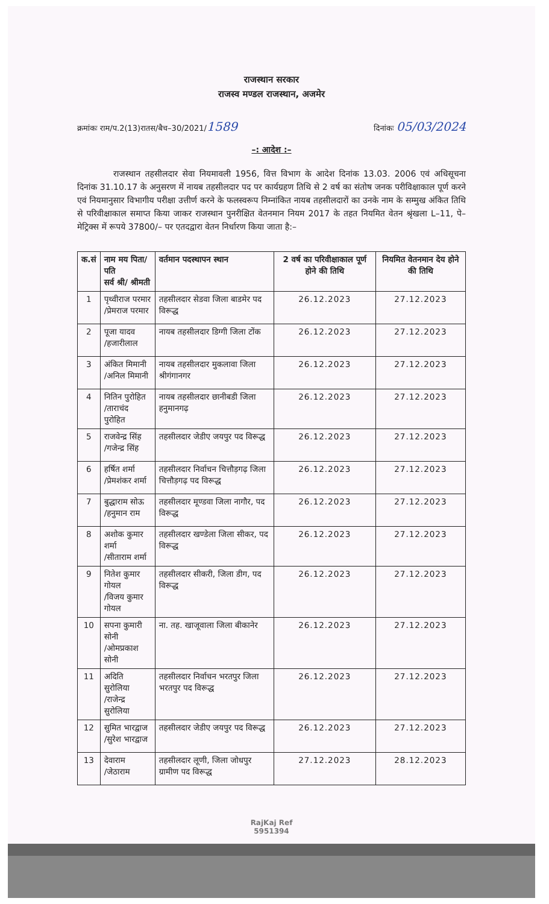राजस्थान सरकार
राजस्व मण्डल राजस्थान, अजमेर
क्रमांकः राम/प.2(13)रातस/बैच–30/2021/1589 दिनांकः 05/03/2024
–: आदेश :–
राजस्थान तहसीलदार सेवा नियमावली 1956, वित्त विभाग के आदेश दिनांक 13.03. 2006 एवं अधिसूचना दिनांक 31.10.17 के अनुसरण में नायब तहसीलदार पद पर कार्यग्रहण तिथि से 2 वर्ष का संतोष जनक परीविक्षाकाल पूर्ण करने एवं नियमानुसार विभागीय परीक्षा उत्तीर्ण करने के फलस्वरूप निम्नांकित नायब तहसीलदारों का उनके नाम के सम्मुख अंकित तिथि से परिवीक्षाकाल समाप्त किया जाकर राजस्थान पुनरीक्षित वेतनमान नियम 2017 के तहत नियमित वेतन श्रृंखला L–11, पे–मेट्रिक्स में रूपये 37800/– पर एतदद्वारा वेतन निर्धारण किया जाता है:–
| क.सं | नाम मय पिता/पति सर्व श्री/ श्रीमती | वर्तमान पदस्थापन स्थान | 2 वर्ष का परिवीक्षाकाल पूर्ण होने की तिथि | नियमित वेतनमान देय होने की तिथि |
| --- | --- | --- | --- | --- |
| 1 | पृथ्वीराज परमार /प्रेमराज परमार | तहसीलदार सेडवा जिला बाडमेर पद विरूद्ध | 26.12.2023 | 27.12.2023 |
| 2 | पूजा यादव /हजारीलाल | नायब तहसीलदार डिग्गी जिला टोंक | 26.12.2023 | 27.12.2023 |
| 3 | अंकित मिमानी /अनिल मिमानी | नायब तहसीलदार मुकलावा जिला श्रीगंगानगर | 26.12.2023 | 27.12.2023 |
| 4 | नितिन पुरोहित /ताराचंद पुरोहित | नायब तहसीलदार छानीबडी जिला हनुमानगढ़ | 26.12.2023 | 27.12.2023 |
| 5 | राजवेन्द्र सिंह /गजेन्द्र सिंह | तहसीलदार जेडीए जयपुर पद विरूद्ध | 26.12.2023 | 27.12.2023 |
| 6 | हर्षित शर्मा /प्रेमशंकर शर्मा | तहसीलदार निर्वाचन चित्तौड़गढ़ जिला चित्तौड़गढ़ पद विरूद्ध | 26.12.2023 | 27.12.2023 |
| 7 | बुद्धाराम सोऊ /हनुमान राम | तहसीलदार मूण्डवा जिला नागौर, पद विरूद्ध | 26.12.2023 | 27.12.2023 |
| 8 | अशोक कुमार शर्मा /सीताराम शर्मा | तहसीलदार खण्डेला जिला सीकर, पद विरूद्ध | 26.12.2023 | 27.12.2023 |
| 9 | नितेश कुमार गोयल /विजय कुमार गोयल | तहसीलदार सीकरी, जिला डीग, पद विरूद्ध | 26.12.2023 | 27.12.2023 |
| 10 | सपना कुमारी सोनी /ओमप्रकाश सोनी | ना. तह. खाजूवाला जिला बीकानेर | 26.12.2023 | 27.12.2023 |
| 11 | अदिति सुरोलिया /राजेन्द्र सुरोलिया | तहसीलदार निर्वाचन भरतपुर जिला भरतपुर पद विरूद्ध | 26.12.2023 | 27.12.2023 |
| 12 | सुमित भारद्वाज /सुरेश भारद्वाज | तहसीलदार जेडीए जयपुर पद विरूद्ध | 26.12.2023 | 27.12.2023 |
| 13 | देवाराम /जेठाराम | तहसीलदार लूणी, जिला जोधपुर ग्रामीण पद विरूद्ध | 27.12.2023 | 28.12.2023 |
RajKaj Ref
5951394